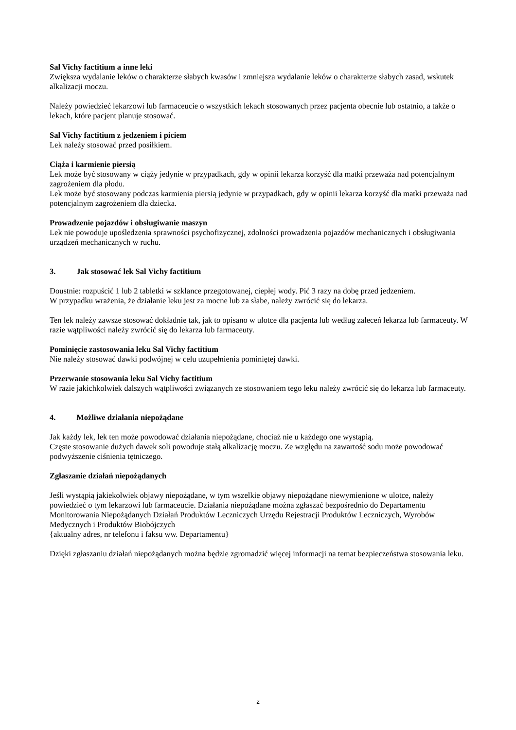Sal Vichy factitium a inne leki
Zwiększa wydalanie leków o charakterze słabych kwasów i zmniejsza wydalanie leków o charakterze słabych zasad, wskutek alkalizacji moczu.
Należy powiedzieć lekarzowi lub farmaceucie o wszystkich lekach stosowanych przez pacjenta obecnie lub ostatnio, a także o lekach, które pacjent planuje stosować.
Sal Vichy factitium z jedzeniem i piciem
Lek należy stosować przed posiłkiem.
Ciąża i karmienie piersią
Lek może być stosowany w ciąży jedynie w przypadkach, gdy w opinii lekarza korzyść dla matki przeważa nad potencjalnym zagrożeniem dla płodu.
Lek może być stosowany podczas karmienia piersią jedynie w przypadkach, gdy w opinii lekarza korzyść dla matki przeważa nad potencjalnym zagrożeniem dla dziecka.
Prowadzenie pojazdów i obsługiwanie maszyn
Lek nie powoduje upośledzenia sprawności psychofizycznej, zdolności prowadzenia pojazdów mechanicznych i obsługiwania urządzeń mechanicznych w ruchu.
3. Jak stosować lek Sal Vichy factitium
Doustnie: rozpuścić 1 lub 2 tabletki w szklance przegotowanej, ciepłej wody. Pić 3 razy na dobę przed jedzeniem.
W przypadku wrażenia, że działanie leku jest za mocne lub za słabe, należy zwrócić się do lekarza.
Ten lek należy zawsze stosować dokładnie tak, jak to opisano w ulotce dla pacjenta lub według zaleceń lekarza lub farmaceuty. W razie wątpliwości należy zwrócić się do lekarza lub farmaceuty.
Pominięcie zastosowania leku Sal Vichy factitium
Nie należy stosować dawki podwójnej w celu uzupełnienia pominiętej dawki.
Przerwanie stosowania leku Sal Vichy factitium
W razie jakichkolwiek dalszych wątpliwości związanych ze stosowaniem tego leku należy zwrócić się do lekarza lub farmaceuty.
4. Możliwe działania niepożądane
Jak każdy lek, lek ten może powodować działania niepożądane, chociaż nie u każdego one wystąpią.
Częste stosowanie dużych dawek soli powoduje stałą alkalizację moczu. Ze względu na zawartość sodu może powodować podwyższenie ciśnienia tętniczego.
Zgłaszanie działań niepożądanych
Jeśli wystąpią jakiekolwiek objawy niepożądane, w tym wszelkie objawy niepożądane niewymienione w ulotce, należy powiedzieć o tym lekarzowi lub farmaceucie. Działania niepożądane można zgłaszać bezpośrednio do Departamentu Monitorowania Niepożądanych Działań Produktów Leczniczych Urzędu Rejestracji Produktów Leczniczych, Wyrobów Medycznych i Produktów Biobójczych
{aktualny adres, nr telefonu i faksu ww. Departamentu}
Dzięki zgłaszaniu działań niepożądanych można będzie zgromadzić więcej informacji na temat bezpieczeństwa stosowania leku.
2